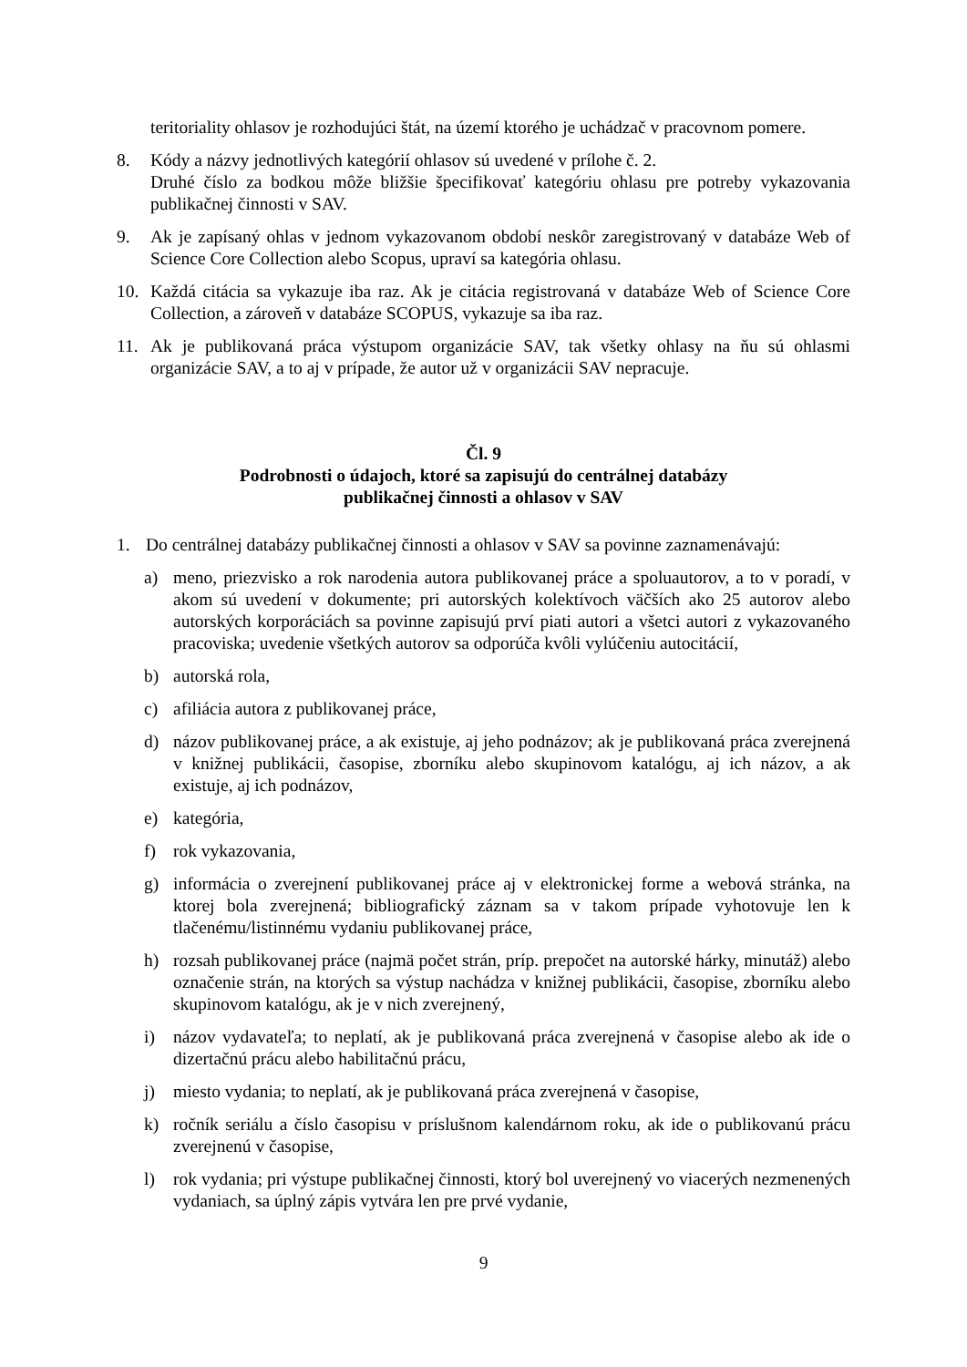teritoriality ohlasov je rozhodujúci štát, na území ktorého je uchádzač v pracovnom pomere.
8. Kódy a názvy jednotlivých kategórií ohlasov sú uvedené v prílohe č. 2.
Druhé číslo za bodkou môže bližšie špecifikovať kategóriu ohlasu pre potreby vykazovania publikačnej činnosti v SAV.
9. Ak je zapísaný ohlas v jednom vykazovanom období neskôr zaregistrovaný v databáze Web of Science Core Collection alebo Scopus, upraví sa kategória ohlasu.
10. Každá citácia sa vykazuje iba raz. Ak je citácia registrovaná v databáze Web of Science Core Collection, a zároveň v databáze SCOPUS, vykazuje sa iba raz.
11. Ak je publikovaná práca výstupom organizácie SAV, tak všetky ohlasy na ňu sú ohlasmi organizácie SAV, a to aj v prípade, že autor už v organizácii SAV nepracuje.
Čl. 9
Podrobnosti o údajoch, ktoré sa zapisujú do centrálnej databázy
publikačnej činnosti a ohlasov v SAV
1. Do centrálnej databázy publikačnej činnosti a ohlasov v SAV sa povinne zaznamenávajú:
a) meno, priezvisko a rok narodenia autora publikovanej práce a spoluautorov, a to v poradí, v akom sú uvedení v dokumente; pri autorských kolektívoch väčších ako 25 autorov alebo autorských korporáciách sa povinne zapisujú prví piati autori a všetci autori z vykazovaného pracoviska; uvedenie všetkých autorov sa odporúča kvôli vylúčeniu autocitácií,
b) autorská rola,
c) afiliácia autora z publikovanej práce,
d) názov publikovanej práce, a ak existuje, aj jeho podnázov; ak je publikovaná práca zverejnená v knižnej publikácii, časopise, zborníku alebo skupinovom katalógu, aj ich názov, a ak existuje, aj ich podnázov,
e) kategória,
f) rok vykazovania,
g) informácia o zverejnení publikovanej práce aj v elektronickej forme a webová stránka, na ktorej bola zverejnená; bibliografický záznam sa v takom prípade vyhotovuje len k tlačenému/listinnému vydaniu publikovanej práce,
h) rozsah publikovanej práce (najmä počet strán, príp. prepočet na autorské hárky, minutáž) alebo označenie strán, na ktorých sa výstup nachádza v knižnej publikácii, časopise, zborníku alebo skupinovom katalógu, ak je v nich zverejnený,
i) názov vydavateľa; to neplatí, ak je publikovaná práca zverejnená v časopise alebo ak ide o dizertačnú prácu alebo habilitačnú prácu,
j) miesto vydania; to neplatí, ak je publikovaná práca zverejnená v časopise,
k) ročník seriálu a číslo časopisu v príslušnom kalendárnom roku, ak ide o publikovanú prácu zverejnenú v časopise,
l) rok vydania; pri výstupe publikačnej činnosti, ktorý bol uverejnený vo viacerých nezmenených vydaniach, sa úplný zápis vytvára len pre prvé vydanie,
9